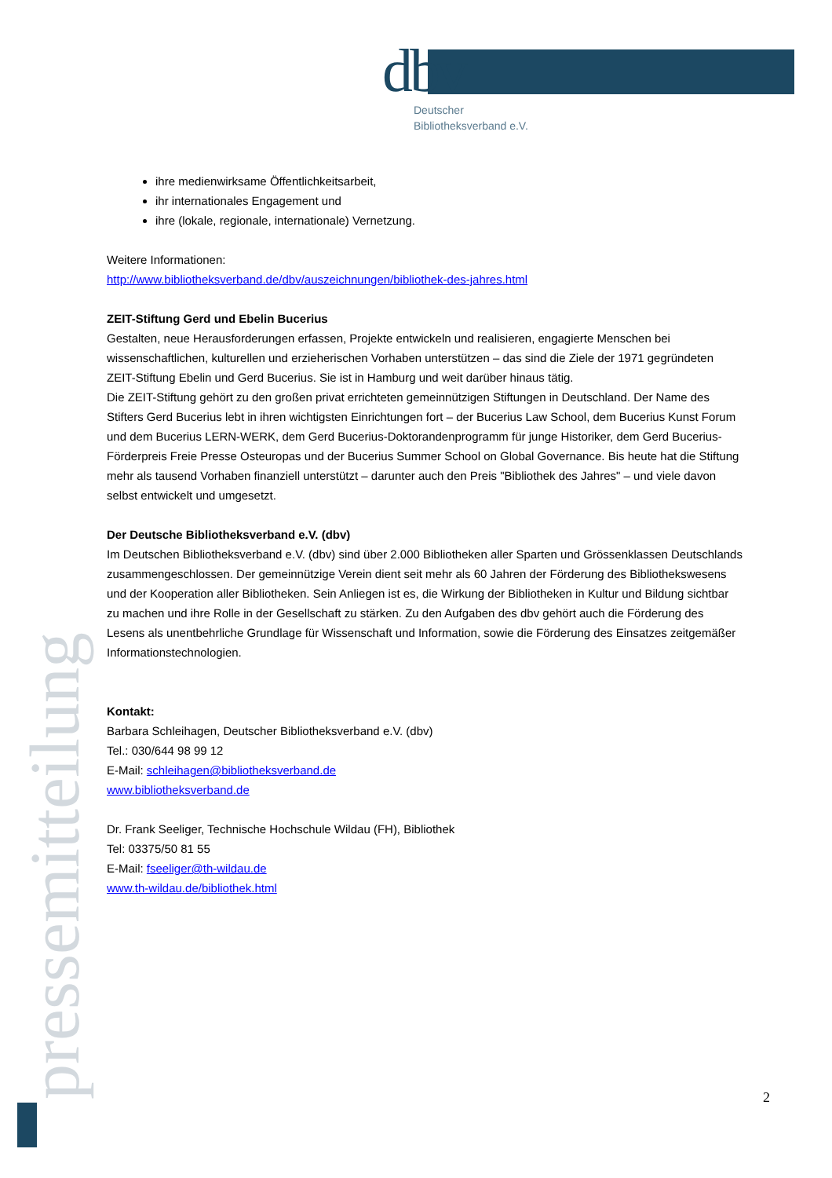dbv
Deutscher
Bibliotheksverband e.V.
ihre medienwirksame Öffentlichkeitsarbeit,
ihr internationales Engagement und
ihre (lokale, regionale, internationale) Vernetzung.
Weitere Informationen:
http://www.bibliotheksverband.de/dbv/auszeichnungen/bibliothek-des-jahres.html
ZEIT-Stiftung Gerd und Ebelin Bucerius
Gestalten, neue Herausforderungen erfassen, Projekte entwickeln und realisieren, engagierte Menschen bei wissenschaftlichen, kulturellen und erzieherischen Vorhaben unterstützen – das sind die Ziele der 1971 gegründeten ZEIT-Stiftung Ebelin und Gerd Bucerius. Sie ist in Hamburg und weit darüber hinaus tätig.
Die ZEIT-Stiftung gehört zu den großen privat errichteten gemeinnützigen Stiftungen in Deutschland. Der Name des Stifters Gerd Bucerius lebt in ihren wichtigsten Einrichtungen fort – der Bucerius Law School, dem Bucerius Kunst Forum und dem Bucerius LERN-WERK, dem Gerd Bucerius-Doktorandenprogramm für junge Historiker, dem Gerd Bucerius-Förderpreis Freie Presse Osteuropas und der Bucerius Summer School on Global Governance. Bis heute hat die Stiftung mehr als tausend Vorhaben finanziell unterstützt – darunter auch den Preis "Bibliothek des Jahres" – und viele davon selbst entwickelt und umgesetzt.
Der Deutsche Bibliotheksverband e.V. (dbv)
Im Deutschen Bibliotheksverband e.V. (dbv) sind über 2.000 Bibliotheken aller Sparten und Grössenklassen Deutschlands zusammengeschlossen. Der gemeinnützige Verein dient seit mehr als 60 Jahren der Förderung des Bibliothekswesens und der Kooperation aller Bibliotheken. Sein Anliegen ist es, die Wirkung der Bibliotheken in Kultur und Bildung sichtbar zu machen und ihre Rolle in der Gesellschaft zu stärken. Zu den Aufgaben des dbv gehört auch die Förderung des Lesens als unentbehrliche Grundlage für Wissenschaft und Information, sowie die Förderung des Einsatzes zeitgemäßer Informationstechnologien.
Kontakt:
Barbara Schleihagen, Deutscher Bibliotheksverband e.V. (dbv)
Tel.: 030/644 98 99 12
E-Mail: schleihagen@bibliotheksverband.de
www.bibliotheksverband.de
Dr. Frank Seeliger, Technische Hochschule Wildau (FH), Bibliothek
Tel: 03375/50 81 55
E-Mail: fseeliger@th-wildau.de
www.th-wildau.de/bibliothek.html
pressemitteilung
2